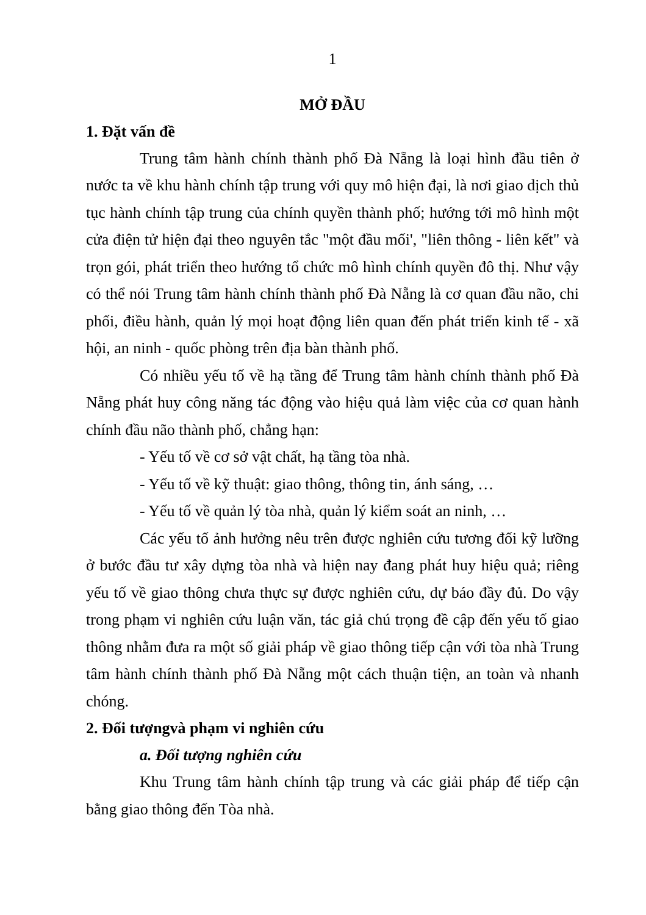1
MỞ ĐẦU
1. Đặt vấn đề
Trung tâm hành chính thành phố Đà Nẵng là loại hình đầu tiên ở nước ta về khu hành chính tập trung với quy mô hiện đại, là nơi giao dịch thủ tục hành chính tập trung của chính quyền thành phố; hướng tới mô hình một cửa điện tử hiện đại theo nguyên tắc "một đầu mối', "liên thông - liên kết" và trọn gói, phát triển theo hướng tổ chức mô hình chính quyền đô thị. Như vậy có thể nói Trung tâm hành chính thành phố Đà Nẵng là cơ quan đầu não, chi phối, điều hành, quản lý mọi hoạt động liên quan đến phát triển kinh tế - xã hội, an ninh - quốc phòng trên địa bàn thành phố.
Có nhiều yếu tố về hạ tầng để Trung tâm hành chính thành phố Đà Nẵng phát huy công năng tác động vào hiệu quả làm việc của cơ quan hành chính đầu não thành phố, chẳng hạn:
- Yếu tố về cơ sở vật chất, hạ tầng tòa nhà.
- Yếu tố về kỹ thuật: giao thông, thông tin, ánh sáng, …
- Yếu tố về quản lý tòa nhà, quản lý kiểm soát an ninh, …
Các yếu tố ảnh hưởng nêu trên được nghiên cứu tương đối kỹ lưỡng ở bước đầu tư xây dựng tòa nhà và hiện nay đang phát huy hiệu quả; riêng yếu tố về giao thông chưa thực sự được nghiên cứu, dự báo đầy đủ. Do vậy trong phạm vi nghiên cứu luận văn, tác giả chú trọng đề cập đến yếu tố giao thông nhằm đưa ra một số giải pháp về giao thông tiếp cận với tòa nhà Trung tâm hành chính thành phố Đà Nẵng một cách thuận tiện, an toàn và nhanh chóng.
2. Đối tượngvà phạm vi nghiên cứu
a. Đối tượng nghiên cứu
Khu Trung tâm hành chính tập trung và các giải pháp để tiếp cận bằng giao thông đến Tòa nhà.